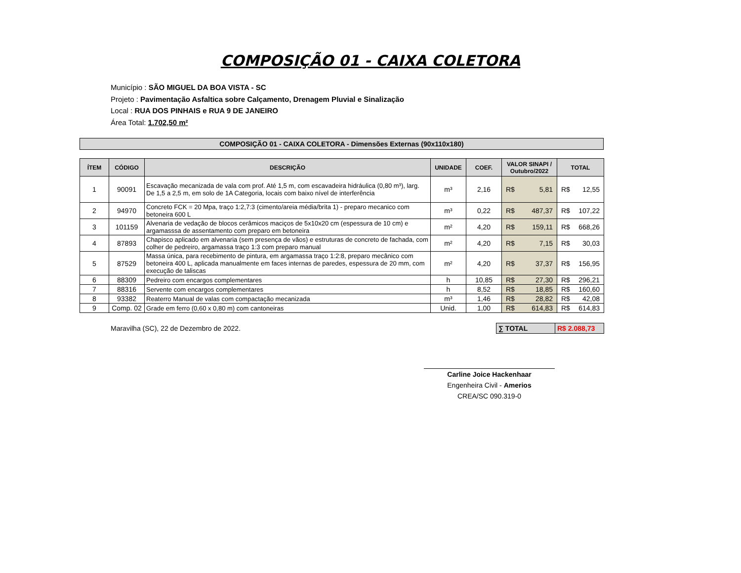COMPOSIÇÃO 01 - CAIXA COLETORA
Município : SÃO MIGUEL DA BOA VISTA - SC
Projeto : Pavimentação Asfaltica sobre Calçamento, Drenagem Pluvial e Sinalização
Local : RUA DOS PINHAIS e RUA 9 DE JANEIRO
Área Total: 1.702,50 m²
COMPOSIÇÃO 01 - CAIXA COLETORA - Dimensões Externas (90x110x180)
| ÍTEM | CÓDIGO | DESCRIÇÃO | UNIDADE | COEF. | VALOR SINAPI / Outubro/2022 | TOTAL |
| --- | --- | --- | --- | --- | --- | --- |
| 1 | 90091 | Escavação mecanizada de vala com prof. Até 1,5 m, com escavadeira hidráulica (0,80 m³), larg. De 1,5 a 2,5 m, em solo de 1A Categoria, locais com baixo nível de interferência | m³ | 2,16 | R$ 5,81 | R$ 12,55 |
| 2 | 94970 | Concreto FCK = 20 Mpa, traço 1:2,7:3 (cimento/areia média/brita 1) - preparo mecanico com betoneira 600 L | m³ | 0,22 | R$ 487,37 | R$ 107,22 |
| 3 | 101159 | Alvenaria de vedação de blocos cerâmicos maciços de 5x10x20 cm (espessura de 10 cm) e argamasssa de assentamento com preparo em betoneira | m² | 4,20 | R$ 159,11 | R$ 668,26 |
| 4 | 87893 | Chapisco aplicado em alvenaria (sem presença de vãos) e estruturas de concreto de fachada, com colher de pedreiro, argamassa traço 1:3 com preparo manual | m² | 4,20 | R$ 7,15 | R$ 30,03 |
| 5 | 87529 | Massa única, para recebimento de pintura, em argamassa traço 1:2:8, preparo mecânico com betoneira 400 L, aplicada manualmente em faces internas de paredes, espessura de 20 mm, com execução de taliscas | m² | 4,20 | R$ 37,37 | R$ 156,95 |
| 6 | 88309 | Pedreiro com encargos complementares | h | 10,85 | R$ 27,30 | R$ 296,21 |
| 7 | 88316 | Servente com encargos complementares | h | 8,52 | R$ 18,85 | R$ 160,60 |
| 8 | 93382 | Reaterro Manual de valas com compactação mecanizada | m³ | 1,46 | R$ 28,82 | R$ 42,08 |
| 9 | Comp. 02 | Grade em ferro (0,60 x 0,80 m) com cantoneiras | Unid. | 1,00 | R$ 614,83 | R$ 614,83 |
Maravilha (SC), 22 de Dezembro de 2022.
∑ TOTAL R$ 2.088,73
Carline Joice Hackenhaar
Engenheira Civil - Amerios
CREA/SC 090.319-0